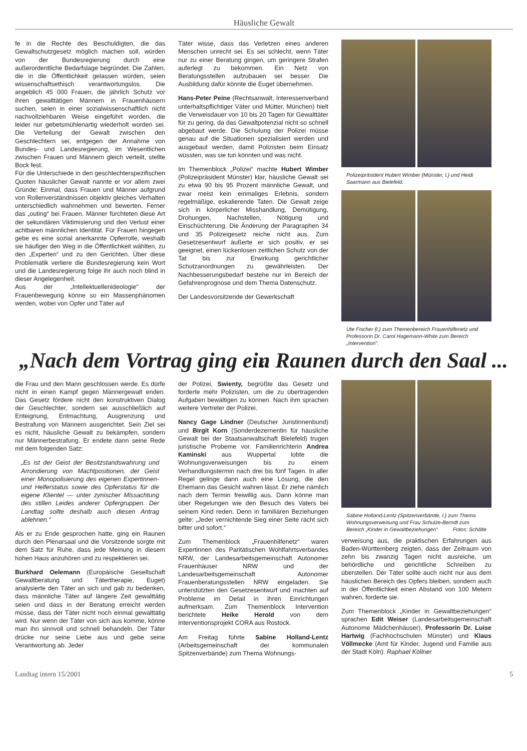Häusliche Gewalt
fe in die Rechte des Beschuldigten, die das Gewaltschutzgesetz möglich machen soll, würden von der Bundesregierung durch eine außerordentliche Bedarfslage begründet. Die Zahlen, die in die Öffentlichkeit gelassen würden, seien wissenschaftsethisch verantwortungslos. Die angeblich 45 000 Frauen, die jährlich Schutz vor ihren gewalttätigen Männern in Frauenhäusern suchen, seien in einer sozialwissenschaftlich nicht nachvollziehbaren Weise eingeführt worden, die leider nur gebetsmühlenartig wiederholt worden sei. Die Verteilung der Gewalt zwischen den Geschlechtern sei, entgegen der Annahme von Bundes- und Landesregierung, im Wesentlichen zwischen Frauen und Männern gleich verteilt, stellte Bock fest.
Für die Unterschiede in den geschlechterspezifischen Quoten häuslicher Gewalt nannte er vor allem zwei Gründe: Einmal, dass Frauen und Männer aufgrund von Rollenverständnissen objektiv gleiches Verhalten unterschiedlich wahrnehmen und bewerten. Ferner das „outing“ bei Frauen. Männer fürchteten diese Art der sekundären Viktimisierung und den Verlust einer achtbaren männlichen Identität. Für Frauen hingegen gebe es eine sozial anerkannte Opferrolle, weshalb sie häufiger den Weg in die Öffentlichkeit wählten, zu den „Experten“ und zu den Gerichten. Über diese Problematik verliere die Bundesregierung kein Wort und die Landesregierung folge ihr auch noch blind in dieser Angelegenheit.
Aus der „Intellektuellenideologie“ der Frauenbewegung könne so ein Massenphänomen werden, wobei von Opfer und Täter auf
Täter wisse, dass das Verletzen eines anderen Menschen unrecht sei. Es sei schlecht, wenn Täter nur zu einer Beratung gingen, um geringere Strafen auferlegt zu bekommen. Ein Netz von Beratungsstellen aufzubauen sei besser. Die Ausbildung dafür könnte die Euget übernehmen.
Hans-Peter Peine (Rechtsanwalt, Interessenverband unterhaltspflichtiger Väter und Mütter, München) hielt die Verweisdauer von 10 bis 20 Tagen für Gewalttäter für zu gering, da das Gewaltpotenzial nicht so schnell abgebaut werde. Die Schulung der Polizei müsse genau auf die Situationen spezialisiert werden und ausgebaut werden, damit Polizisten beim Einsatz wüssten, was sie tun könnten und was nicht.
Im Themenblock „Polizei“ machte Hubert Wimber (Polizeipräsident Münster) klar, häusliche Gewalt sei zu etwa 90 bis 95 Prozent männliche Gewalt, und zwar meist kein einmaliges Erlebnis, sondern regelmäßige, eskalierende Taten. Die Gewalt zeige sich in körperlicher Misshandlung, Demütigung, Drohungen, Nachstellen, Nötigung und Einschüchterung. Die Änderung der Paragraphen 34 und 35 Polizeigesetz reiche nicht aus. Zum Gesetzesentwurf äußerte er sich positiv, er sei geeignet, einen lückenlosen zeitlichen Schutz von der Tat bis zur Erwirkung gerichtlicher Schutzanordnungen zu gewährleisten. Der Nachbesserungsbedarf bestehe nur im Bereich der Gefahrenprognose und dem Thema Datenschutz.
Der Landesvorsitzende der Gewerkschaft
Polizeipräsident Hubert Wimber (Münster, l.) und Heidi Saarmann aus Bielefeld.
Ute Fischer (l.) zum Themenbereich Frauenhilfenetz und Professorin Dr. Carol Hagemann-White zum Bereich „Intervention“.
„Nach dem Vortrag ging ein Raunen durch den Saal ... “
die Frau und den Mann geschlossen werde. Es dürfe nicht in einen Kampf gegen Männergewalt enden. Das Gesetz fördere nicht den konstruktiven Dialog der Geschlechter, sondern sei ausschließlich auf Enteignung, Entmachtung, Ausgrenzung und Bestrafung von Männern ausgerichtet. Sein Ziel sei es nicht, häusliche Gewalt zu bekämpfen, sondern nur Männerbestrafung. Er endete dann seine Rede mit dem folgenden Satz:
„Es ist der Geist der Besitzstandswahrung und Arrondierung von Machtpositionen, der Geist einer Monopolisierung des eigenen Expertinnen- und Helferstatus sowie des Opferstatus für die eigene Klientel — unter zynischer Missachtung des stillen Leides anderer Opfergruppen. Der Landtag sollte deshalb auch diesen Antrag ablehnen.“
Als er zu Ende gesprochen hatte, ging ein Raunen durch den Plenarsaal und die Vorsitzende sorgte mit dem Satz für Ruhe, dass jede Meinung in diesem hohen Haus anzuhören und zu respektieren sei.
Burkhard Oelemann (Europäische Gesellschaft Gewaltberatung und Tätertherapie, Euget) analysierte den Täter an sich und gab zu bedenken, dass männliche Täter auf längere Zeit gewalttätig seien und dass in der Beratung erreicht werden müsse, dass der Täter nicht noch einmal gewalttätig wird. Nur wenn der Täter von sich aus komme, könne man ihn sinnvoll und schnell behandeln. Der Täter drücke nur seine Liebe aus und gebe seine Verantwortung ab. Jeder
der Polizei, Swienty, begrüßte das Gesetz und forderte mehr Polizisten, um die zu übertragenden Aufgaben bewältigen zu können. Nach ihm sprachen weitere Vertreter der Polizei.
Nancy Gage Lindner (Deutscher Juristinnenbund) und Birgit Korn (Sonderdezernentin für häusliche Gewalt bei der Staatsanwaltschaft Bielefeld) trugen juristische Probeme vor. Familienrichterin Andrea Kaminski aus Wuppertal lobte die Wohnungsverweisungen bis zu einem Verhandlungstermin nach drei bis fünf Tagen. In aller Regel gelinge dann auch eine Lösung, die den Ehemann das Gesicht wahren lässt. Er ziehe nämlich nach dem Termin freiwillig aus. Dann könne man über Regelungen wie den Besuch des Vaters bei seinem Kind reden. Denn in familiären Beziehungen gelte: „Jeder vernichtende Sieg einer Seite rächt sich bitter und sofort.“
Zum Themenblock „Frauenhilfenetz“ waren Expertinnen des Paritätischen Wohlfahrtsverbandes NRW, der Landesarbeitsgemeinschaft Autonomer Frauenhäuser NRW und der Landesarbeitsgemeinschaft Autonomer Frauenberatungsstellen NRW eingeladen. Sie unterstützten den Gesetzesentwurf und machten auf Probleme im Detail in ihren Einrichtungen aufmerksam. Zum Themenblock Intervention berichtete Heike Herold von dem Interventionsprojekt CORA aus Rostock.
Am Freitag führte Sabine Holland-Lentz (Arbeitsgemeinschaft der kommunalen Spitzenverbände) zum Thema Wohnungs-
Sabine Holland-Lentz (Spitzenverbände, l.) zum Thema Wohnungsverweisung und Frau Schulze-Berndt zum Bereich „Kinder in Gewaltbeziehungen“. Fotos: Schälte
verweisung aus, die praktischen Erfahrungen aus Baden-Württemberg zeigten, dass der Zeitraum von zehn bis zwanzig Tagen nicht ausreiche, um behördliche und gerichtliche Schreiben zu überstellen. Der Täter sollte auch nicht nur aus dem häuslichen Bereich des Opfers bleiben, sondern auch in der Öffentlichkeit einen Abstand von 100 Metern wahren, forderte sie.
Zum Themenblock „Kinder in Gewaltbeziehungen“ sprachen Edit Weiser (Landesarbeitsgemeinschaft Autonome Mädchenhäuser), Professorin Dr. Luise Hartwig (Fachhochschulen Münster) und Klaus Völlmecke (Amt für Kinder, Jugend und Familie aus der Stadt Köln). Raphael Köllner
Landtag intern 15/2001 5